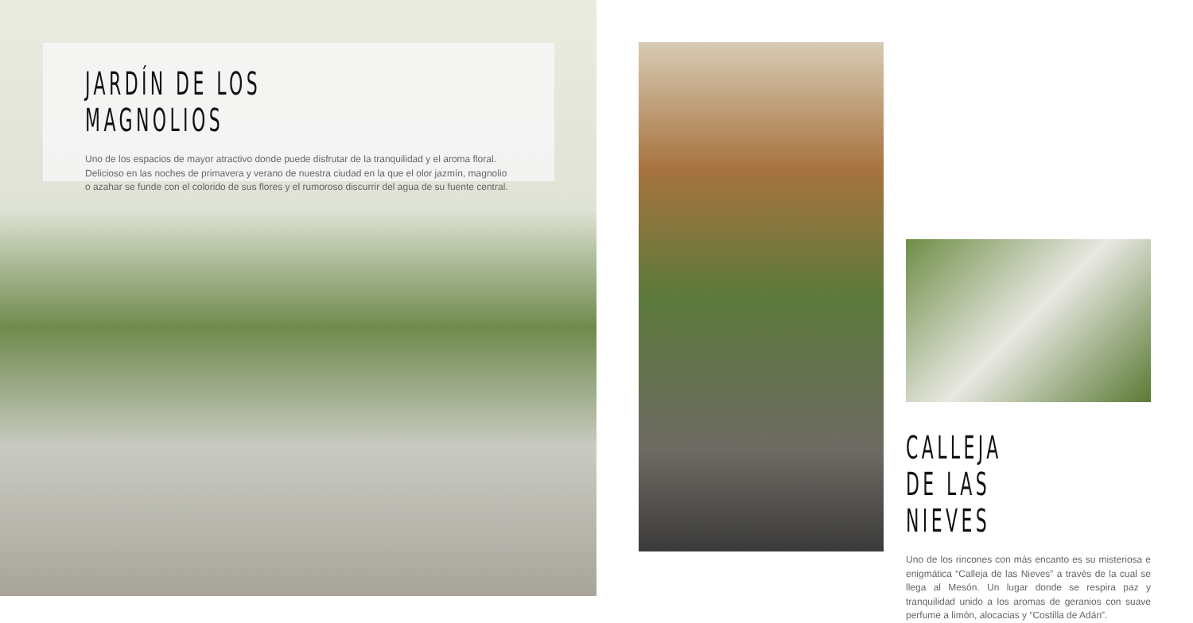JARDÍN DE LOS MAGNOLIOS
Uno de los espacios de mayor atractivo donde puede disfrutar de la tranquilidad y el aroma floral. Delicioso en las noches de primavera y verano de nuestra ciudad en la que el olor jazmín, magnolio o azahar se funde con el colorido de sus flores y el rumoroso discurrir del agua de su fuente central.
CALLEJA DE LAS NIEVES
Uno de los rincones con más encanto es su misteriosa e enigmática “Calleja de las Nieves” a través de la cual se llega al Mesón. Un lugar donde se respira paz y tranquilidad unido a los aromas de geranios con suave perfume a limón, alocacias y “Costilla de Adán”.